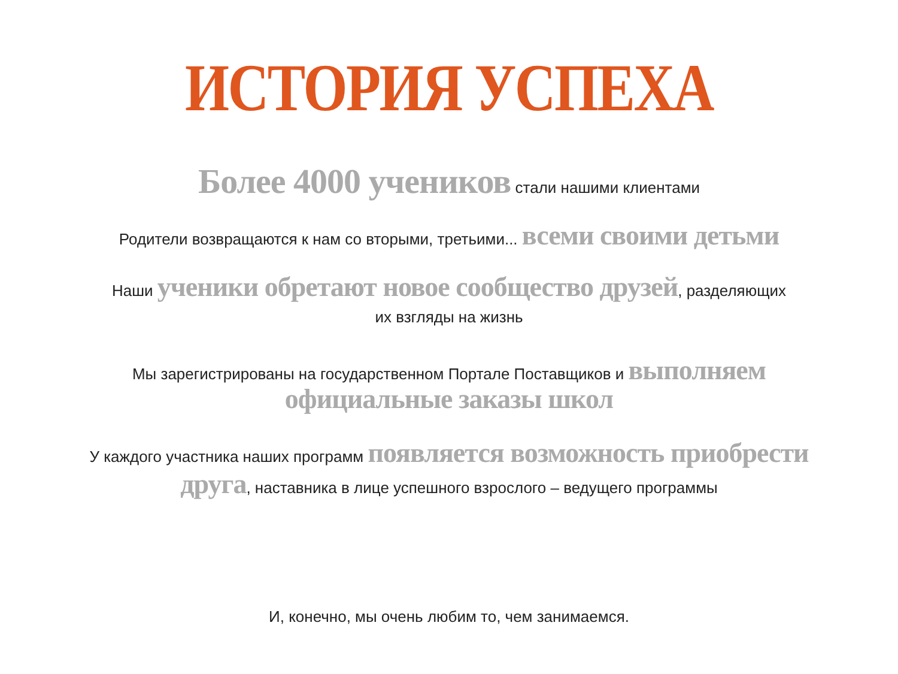ИСТОРИЯ УСПЕХА
Более 4000 учеников стали нашими клиентами
Родители возвращаются к нам со вторыми, третьими... всеми своими детьми
Наши ученики обретают новое сообщество друзей, разделяющих
их взгляды на жизнь
Мы зарегистрированы на государственном Портале Поставщиков и выполняем
официальные заказы школ
У каждого участника наших программ появляется возможность приобрести
друга, наставника в лице успешного взрослого – ведущего программы
И, конечно, мы очень любим то, чем занимаемся.